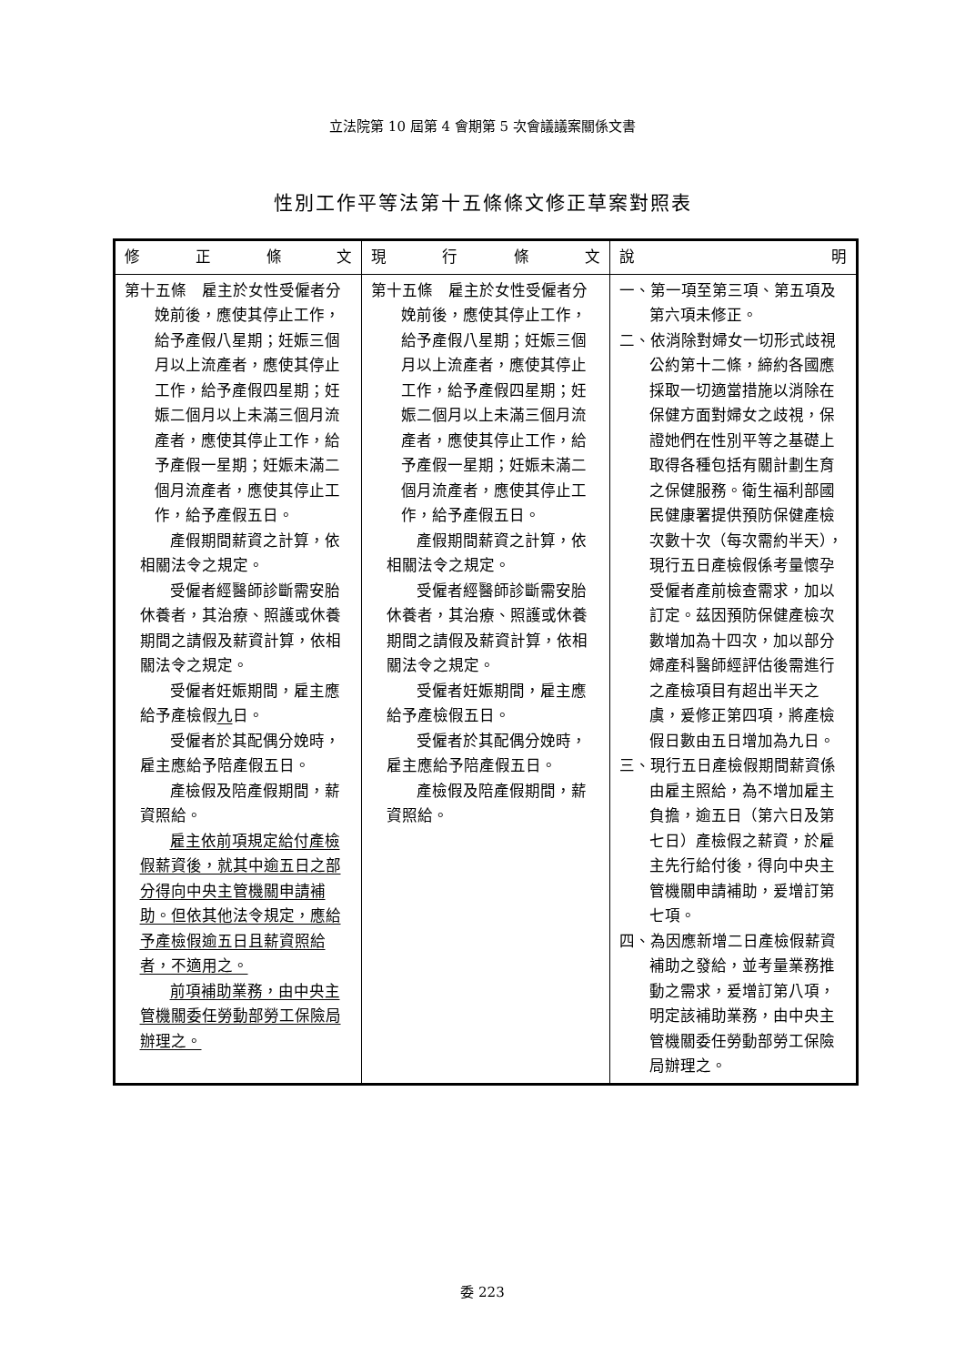立法院第 10 屆第 4 會期第 5 次會議議案關係文書
性別工作平等法第十五條條文修正草案對照表
| 修 正 條 文 | 現 行 條 文 | 說 明 |
| --- | --- | --- |
| 第十五條 雇主於女性受僱者分娩前後，應使其停止工作，給予產假八星期；妊娠三個月以上流產者，應使其停止工作，給予產假四星期；妊娠二個月以上未滿三個月流產者，應使其停止工作，給予產假一星期；妊娠未滿二個月流產者，應使其停止工作，給予產假五日。 產假期間薪資之計算，依相關法令之規定。 受僱者經醫師診斷需安胎休養者，其治療、照護或休養期間之請假及薪資計算，依相關法令之規定。 受僱者妊娠期間，雇主應給予產檢假 九 日。 受僱者於其配偶分娩時，雇主應給予陪產假五日。 產檢假及陪產假期間，薪資照給。 雇主依前項規定給付產檢假薪資後，就其中逾五日之部分得向中央主管機關申請補助。但依其他法令規定，應給予產檢假逾五日且薪資照給者，不適用之。 前項補助業務，由中央主管機關委任勞動部勞工保險局辦理之。 | 第十五條 雇主於女性受僱者分娩前後，應使其停止工作，給予產假八星期；妊娠三個月以上流產者，應使其停止工作，給予產假四星期；妊娠二個月以上未滿三個月流產者，應使其停止工作，給予產假一星期；妊娠未滿二個月流產者，應使其停止工作，給予產假五日。 產假期間薪資之計算，依相關法令之規定。 受僱者經醫師診斷需安胎休養者，其治療、照護或休養期間之請假及薪資計算，依相關法令之規定。 受僱者妊娠期間，雇主應給予產檢假五日。 受僱者於其配偶分娩時，雇主應給予陪產假五日。 產檢假及陪產假期間，薪資照給。 | 一、第一項至第三項、第五項及第六項未修正。 二、依消除對婦女一切形式歧視公約第十二條，締約各國應採取一切適當措施以消除在保健方面對婦女之歧視，保證她們在性別平等之基礎上取得各種包括有關計劃生育之保健服務。衛生福利部國民健康署提供預防保健產檢次數十次（每次需約半天），現行五日產檢假係考量懷孕受僱者產前檢查需求，加以訂定。茲因預防保健產檢次數增加為十四次，加以部分婦產科醫師經評估後需進行之產檢項目有超出半天之虞，爰修正第四項，將產檢假日數由五日增加為九日。 三、現行五日產檢假期間薪資係由雇主照給，為不增加雇主負擔，逾五日（第六日及第七日）產檢假之薪資，於雇主先行給付後，得向中央主管機關申請補助，爰增訂第七項。 四、為因應新增二日產檢假薪資補助之發給，並考量業務推動之需求，爰增訂第八項，明定該補助業務，由中央主管機關委任勞動部勞工保險局辦理之。 |
委 223